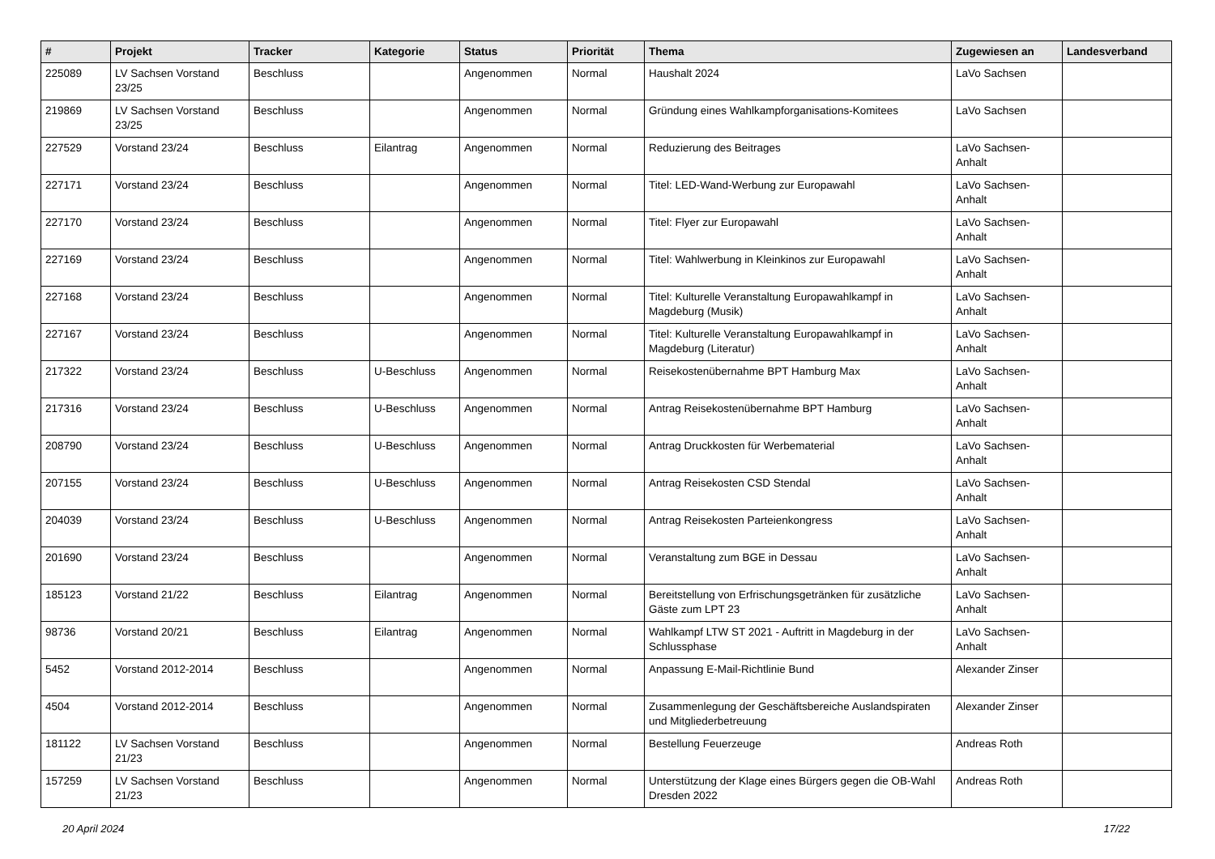| # | Projekt | Tracker | Kategorie | Status | Priorität | Thema | Zugewiesen an | Landesverband |
| --- | --- | --- | --- | --- | --- | --- | --- | --- |
| 225089 | LV Sachsen Vorstand 23/25 | Beschluss | | Angenommen | Normal | Haushalt 2024 | LaVo Sachsen | |
| 219869 | LV Sachsen Vorstand 23/25 | Beschluss | | Angenommen | Normal | Gründung eines Wahlkampforganisations-Komitees | LaVo Sachsen | |
| 227529 | Vorstand 23/24 | Beschluss | Eilantrag | Angenommen | Normal | Reduzierung des Beitrages | LaVo Sachsen-Anhalt | |
| 227171 | Vorstand 23/24 | Beschluss | | Angenommen | Normal | Titel: LED-Wand-Werbung zur Europawahl | LaVo Sachsen-Anhalt | |
| 227170 | Vorstand 23/24 | Beschluss | | Angenommen | Normal | Titel: Flyer zur Europawahl | LaVo Sachsen-Anhalt | |
| 227169 | Vorstand 23/24 | Beschluss | | Angenommen | Normal | Titel: Wahlwerbung in Kleinkinos zur Europawahl | LaVo Sachsen-Anhalt | |
| 227168 | Vorstand 23/24 | Beschluss | | Angenommen | Normal | Titel: Kulturelle Veranstaltung Europawahlkampf in Magdeburg (Musik) | LaVo Sachsen-Anhalt | |
| 227167 | Vorstand 23/24 | Beschluss | | Angenommen | Normal | Titel: Kulturelle Veranstaltung Europawahlkampf in Magdeburg (Literatur) | LaVo Sachsen-Anhalt | |
| 217322 | Vorstand 23/24 | Beschluss | U-Beschluss | Angenommen | Normal | Reisekostenübernahme BPT Hamburg Max | LaVo Sachsen-Anhalt | |
| 217316 | Vorstand 23/24 | Beschluss | U-Beschluss | Angenommen | Normal | Antrag Reisekostenübernahme BPT Hamburg | LaVo Sachsen-Anhalt | |
| 208790 | Vorstand 23/24 | Beschluss | U-Beschluss | Angenommen | Normal | Antrag Druckkosten für Werbematerial | LaVo Sachsen-Anhalt | |
| 207155 | Vorstand 23/24 | Beschluss | U-Beschluss | Angenommen | Normal | Antrag Reisekosten CSD Stendal | LaVo Sachsen-Anhalt | |
| 204039 | Vorstand 23/24 | Beschluss | U-Beschluss | Angenommen | Normal | Antrag Reisekosten Parteienkongress | LaVo Sachsen-Anhalt | |
| 201690 | Vorstand 23/24 | Beschluss | | Angenommen | Normal | Veranstaltung zum BGE in Dessau | LaVo Sachsen-Anhalt | |
| 185123 | Vorstand 21/22 | Beschluss | Eilantrag | Angenommen | Normal | Bereitstellung von Erfrischungsgetränken für zusätzliche Gäste zum LPT 23 | LaVo Sachsen-Anhalt | |
| 98736 | Vorstand 20/21 | Beschluss | Eilantrag | Angenommen | Normal | Wahlkampf LTW ST 2021 - Auftritt in Magdeburg in der Schlussphase | LaVo Sachsen-Anhalt | |
| 5452 | Vorstand 2012-2014 | Beschluss | | Angenommen | Normal | Anpassung E-Mail-Richtlinie Bund | Alexander Zinser | |
| 4504 | Vorstand 2012-2014 | Beschluss | | Angenommen | Normal | Zusammenlegung der Geschäftsbereiche Auslandspiraten und Mitgliederbetreuung | Alexander Zinser | |
| 181122 | LV Sachsen Vorstand 21/23 | Beschluss | | Angenommen | Normal | Bestellung Feuerzeuge | Andreas Roth | |
| 157259 | LV Sachsen Vorstand 21/23 | Beschluss | | Angenommen | Normal | Unterstützung der Klage eines Bürgers gegen die OB-Wahl Dresden 2022 | Andreas Roth | |
20 April 2024 17/22